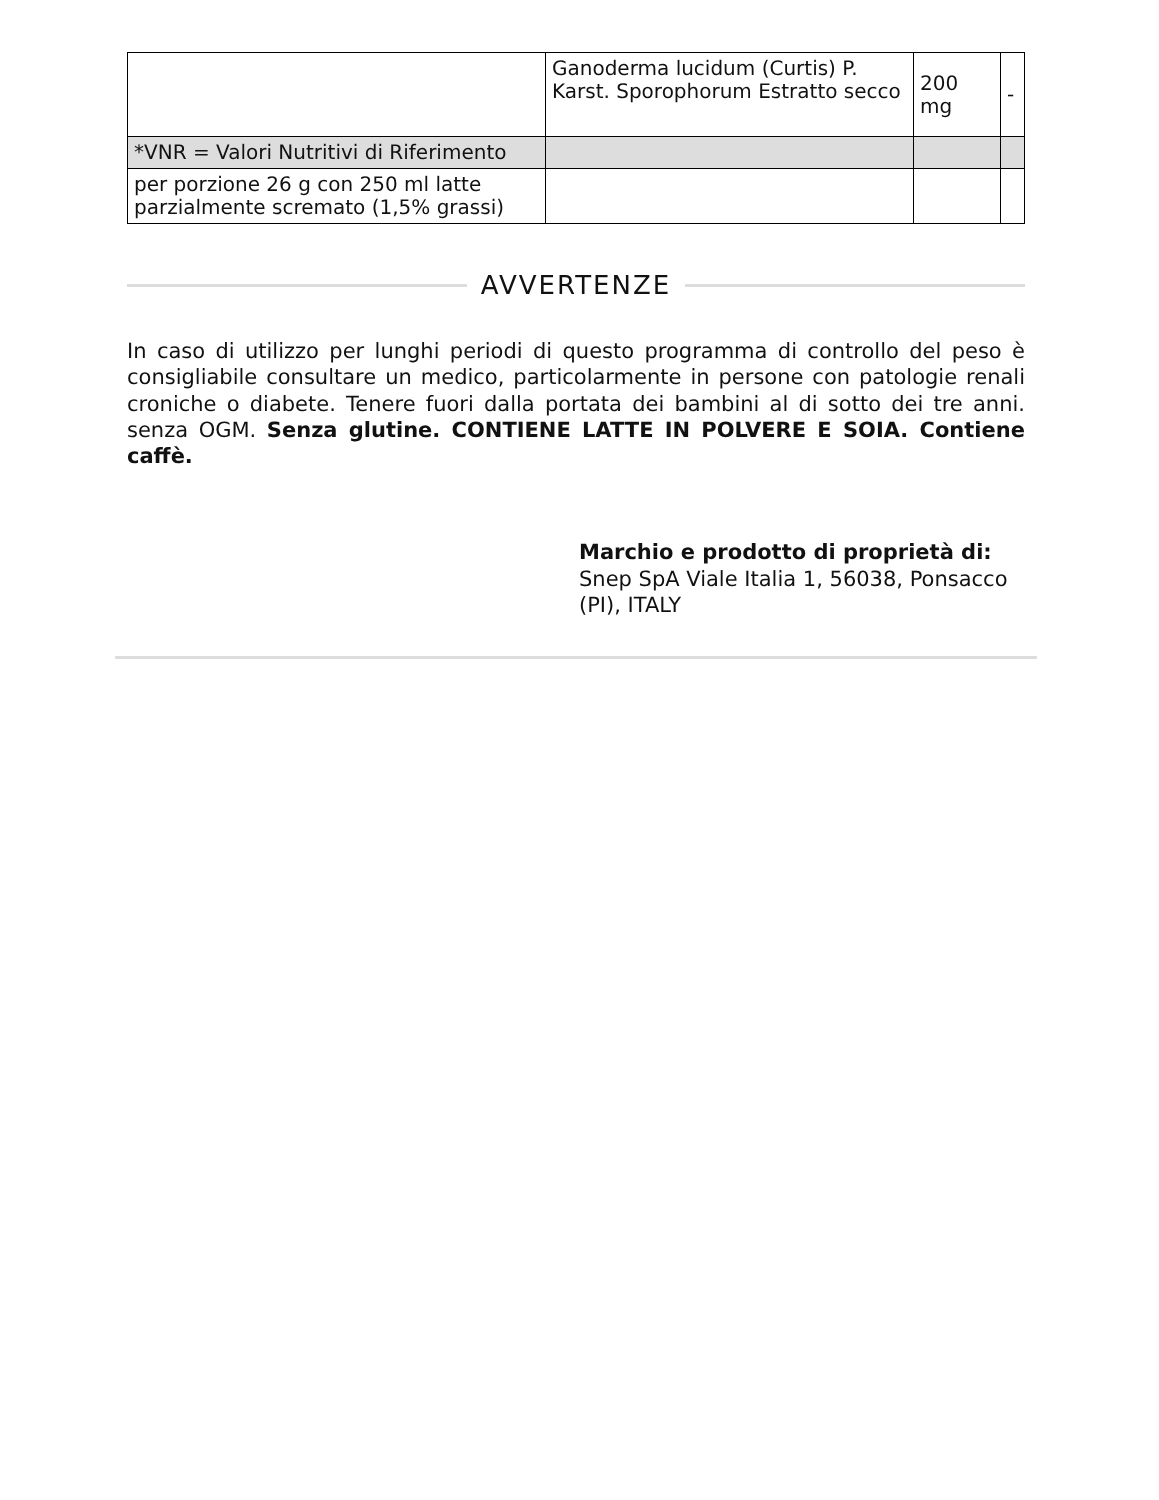| | Ganoderma lucidum (Curtis) P. Karst. Sporophorum Estratto secco | 200 mg | - |
| *VNR = Valori Nutritivi di Riferimento | | | |
| per porzione 26 g con 250 ml latte parzialmente scremato (1,5% grassi) | | | |
AVVERTENZE
In caso di utilizzo per lunghi periodi di questo programma di controllo del peso è consigliabile consultare un medico, particolarmente in persone con patologie renali croniche o diabete. Tenere fuori dalla portata dei bambini al di sotto dei tre anni. senza OGM. Senza glutine. CONTIENE LATTE IN POLVERE E SOIA. Contiene caffè.
Marchio e prodotto di proprietà di:
Snep SpA Viale Italia 1, 56038, Ponsacco (PI), ITALY